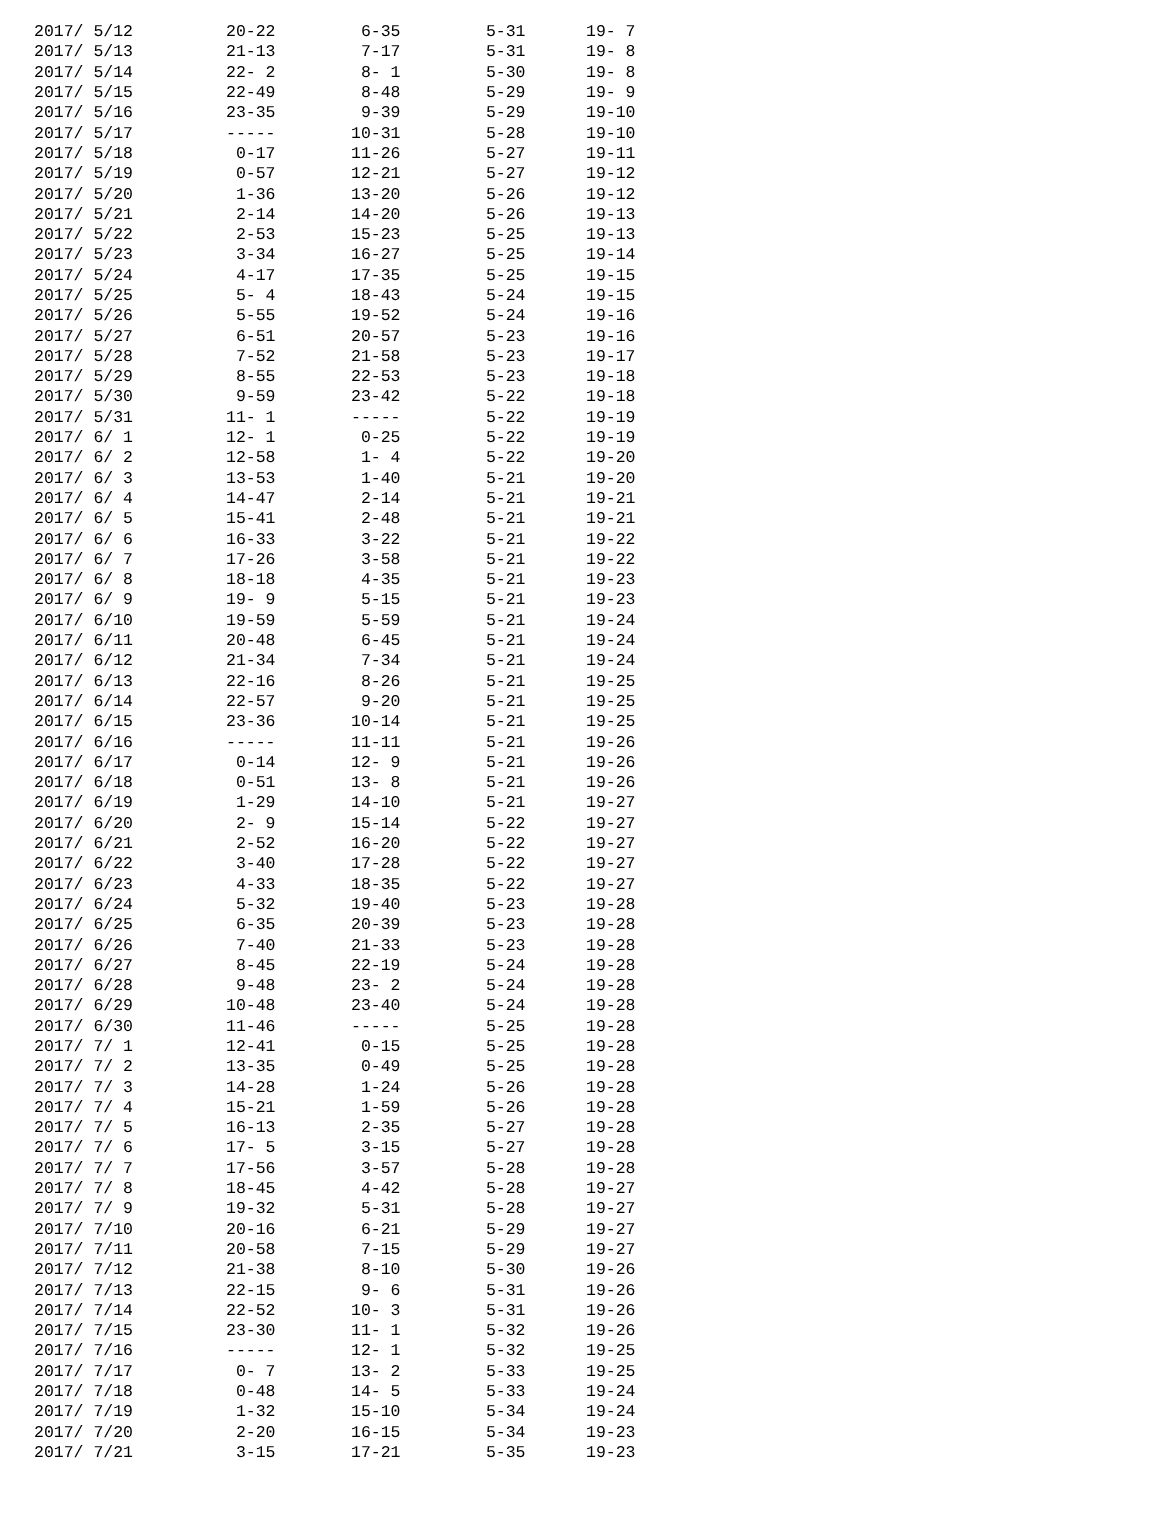| 2017/ 5/12 | 20-22 | 6-35 | 5-31 | 19- 7 |
| 2017/ 5/13 | 21-13 | 7-17 | 5-31 | 19- 8 |
| 2017/ 5/14 | 22- 2 | 8- 1 | 5-30 | 19- 8 |
| 2017/ 5/15 | 22-49 | 8-48 | 5-29 | 19- 9 |
| 2017/ 5/16 | 23-35 | 9-39 | 5-29 | 19-10 |
| 2017/ 5/17 | ----- | 10-31 | 5-28 | 19-10 |
| 2017/ 5/18 | 0-17 | 11-26 | 5-27 | 19-11 |
| 2017/ 5/19 | 0-57 | 12-21 | 5-27 | 19-12 |
| 2017/ 5/20 | 1-36 | 13-20 | 5-26 | 19-12 |
| 2017/ 5/21 | 2-14 | 14-20 | 5-26 | 19-13 |
| 2017/ 5/22 | 2-53 | 15-23 | 5-25 | 19-13 |
| 2017/ 5/23 | 3-34 | 16-27 | 5-25 | 19-14 |
| 2017/ 5/24 | 4-17 | 17-35 | 5-25 | 19-15 |
| 2017/ 5/25 | 5- 4 | 18-43 | 5-24 | 19-15 |
| 2017/ 5/26 | 5-55 | 19-52 | 5-24 | 19-16 |
| 2017/ 5/27 | 6-51 | 20-57 | 5-23 | 19-16 |
| 2017/ 5/28 | 7-52 | 21-58 | 5-23 | 19-17 |
| 2017/ 5/29 | 8-55 | 22-53 | 5-23 | 19-18 |
| 2017/ 5/30 | 9-59 | 23-42 | 5-22 | 19-18 |
| 2017/ 5/31 | 11- 1 | ----- | 5-22 | 19-19 |
| 2017/ 6/ 1 | 12- 1 | 0-25 | 5-22 | 19-19 |
| 2017/ 6/ 2 | 12-58 | 1- 4 | 5-22 | 19-20 |
| 2017/ 6/ 3 | 13-53 | 1-40 | 5-21 | 19-20 |
| 2017/ 6/ 4 | 14-47 | 2-14 | 5-21 | 19-21 |
| 2017/ 6/ 5 | 15-41 | 2-48 | 5-21 | 19-21 |
| 2017/ 6/ 6 | 16-33 | 3-22 | 5-21 | 19-22 |
| 2017/ 6/ 7 | 17-26 | 3-58 | 5-21 | 19-22 |
| 2017/ 6/ 8 | 18-18 | 4-35 | 5-21 | 19-23 |
| 2017/ 6/ 9 | 19- 9 | 5-15 | 5-21 | 19-23 |
| 2017/ 6/10 | 19-59 | 5-59 | 5-21 | 19-24 |
| 2017/ 6/11 | 20-48 | 6-45 | 5-21 | 19-24 |
| 2017/ 6/12 | 21-34 | 7-34 | 5-21 | 19-24 |
| 2017/ 6/13 | 22-16 | 8-26 | 5-21 | 19-25 |
| 2017/ 6/14 | 22-57 | 9-20 | 5-21 | 19-25 |
| 2017/ 6/15 | 23-36 | 10-14 | 5-21 | 19-25 |
| 2017/ 6/16 | ----- | 11-11 | 5-21 | 19-26 |
| 2017/ 6/17 | 0-14 | 12- 9 | 5-21 | 19-26 |
| 2017/ 6/18 | 0-51 | 13- 8 | 5-21 | 19-26 |
| 2017/ 6/19 | 1-29 | 14-10 | 5-21 | 19-27 |
| 2017/ 6/20 | 2- 9 | 15-14 | 5-22 | 19-27 |
| 2017/ 6/21 | 2-52 | 16-20 | 5-22 | 19-27 |
| 2017/ 6/22 | 3-40 | 17-28 | 5-22 | 19-27 |
| 2017/ 6/23 | 4-33 | 18-35 | 5-22 | 19-27 |
| 2017/ 6/24 | 5-32 | 19-40 | 5-23 | 19-28 |
| 2017/ 6/25 | 6-35 | 20-39 | 5-23 | 19-28 |
| 2017/ 6/26 | 7-40 | 21-33 | 5-23 | 19-28 |
| 2017/ 6/27 | 8-45 | 22-19 | 5-24 | 19-28 |
| 2017/ 6/28 | 9-48 | 23- 2 | 5-24 | 19-28 |
| 2017/ 6/29 | 10-48 | 23-40 | 5-24 | 19-28 |
| 2017/ 6/30 | 11-46 | ----- | 5-25 | 19-28 |
| 2017/ 7/ 1 | 12-41 | 0-15 | 5-25 | 19-28 |
| 2017/ 7/ 2 | 13-35 | 0-49 | 5-25 | 19-28 |
| 2017/ 7/ 3 | 14-28 | 1-24 | 5-26 | 19-28 |
| 2017/ 7/ 4 | 15-21 | 1-59 | 5-26 | 19-28 |
| 2017/ 7/ 5 | 16-13 | 2-35 | 5-27 | 19-28 |
| 2017/ 7/ 6 | 17- 5 | 3-15 | 5-27 | 19-28 |
| 2017/ 7/ 7 | 17-56 | 3-57 | 5-28 | 19-28 |
| 2017/ 7/ 8 | 18-45 | 4-42 | 5-28 | 19-27 |
| 2017/ 7/ 9 | 19-32 | 5-31 | 5-28 | 19-27 |
| 2017/ 7/10 | 20-16 | 6-21 | 5-29 | 19-27 |
| 2017/ 7/11 | 20-58 | 7-15 | 5-29 | 19-27 |
| 2017/ 7/12 | 21-38 | 8-10 | 5-30 | 19-26 |
| 2017/ 7/13 | 22-15 | 9- 6 | 5-31 | 19-26 |
| 2017/ 7/14 | 22-52 | 10- 3 | 5-31 | 19-26 |
| 2017/ 7/15 | 23-30 | 11- 1 | 5-32 | 19-26 |
| 2017/ 7/16 | ----- | 12- 1 | 5-32 | 19-25 |
| 2017/ 7/17 | 0- 7 | 13- 2 | 5-33 | 19-25 |
| 2017/ 7/18 | 0-48 | 14- 5 | 5-33 | 19-24 |
| 2017/ 7/19 | 1-32 | 15-10 | 5-34 | 19-24 |
| 2017/ 7/20 | 2-20 | 16-15 | 5-34 | 19-23 |
| 2017/ 7/21 | 3-15 | 17-21 | 5-35 | 19-23 |